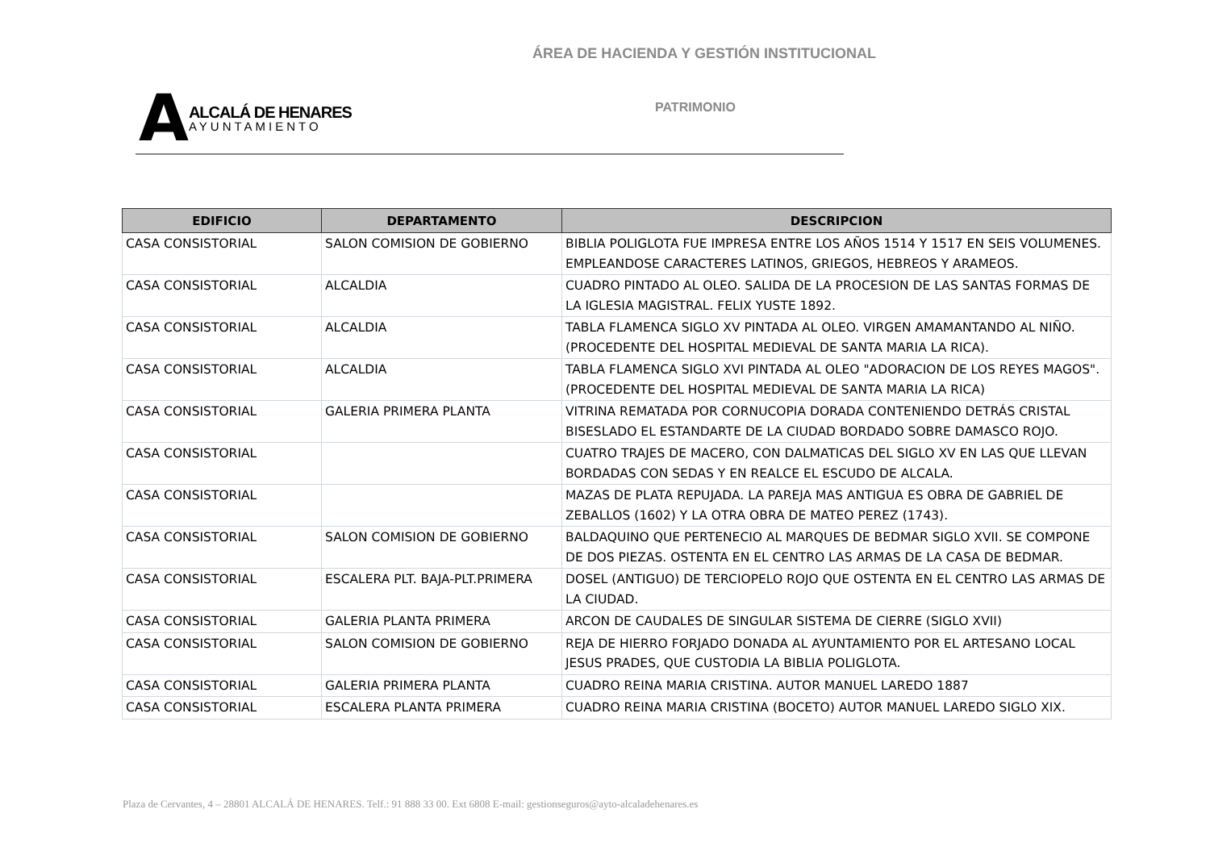ÁREA DE HACIENDA Y GESTIÓN INSTITUCIONAL
A
ALCALÁ DE HENARES
AYUNTAMIENTO
PATRIMONIO
| EDIFICIO | DEPARTAMENTO | DESCRIPCION |
| --- | --- | --- |
| CASA CONSISTORIAL | SALON COMISION DE GOBIERNO | BIBLIA POLIGLOTA FUE IMPRESA ENTRE LOS AÑOS 1514 Y 1517 EN SEIS VOLUMENES. EMPLEANDOSE CARACTERES LATINOS, GRIEGOS, HEBREOS Y ARAMEOS. |
| CASA CONSISTORIAL | ALCALDIA | CUADRO PINTADO AL OLEO. SALIDA DE LA PROCESION DE LAS SANTAS FORMAS DE LA IGLESIA MAGISTRAL. FELIX YUSTE 1892. |
| CASA CONSISTORIAL | ALCALDIA | TABLA FLAMENCA SIGLO XV PINTADA AL OLEO. VIRGEN AMAMANTANDO AL NIÑO.(PROCEDENTE DEL HOSPITAL MEDIEVAL DE SANTA MARIA LA RICA). |
| CASA CONSISTORIAL | ALCALDIA | TABLA FLAMENCA SIGLO XVI PINTADA AL OLEO "ADORACION DE LOS REYES MAGOS".(PROCEDENTE DEL HOSPITAL MEDIEVAL DE SANTA MARIA LA RICA) |
| CASA CONSISTORIAL | GALERIA PRIMERA PLANTA | VITRINA REMATADA POR CORNUCOPIA DORADA CONTENIENDO DETRÁS CRISTAL BISESLADO EL ESTANDARTE DE LA CIUDAD BORDADO SOBRE DAMASCO ROJO. |
| CASA CONSISTORIAL | | CUATRO TRAJES DE MACERO, CON DALMATICAS DEL SIGLO XV EN LAS QUE LLEVAN BORDADAS CON SEDAS Y EN REALCE EL ESCUDO DE ALCALA. |
| CASA CONSISTORIAL | | MAZAS DE PLATA REPUJADA. LA PAREJA MAS ANTIGUA ES OBRA DE GABRIEL DE ZEBALLOS (1602) Y LA OTRA OBRA DE MATEO PEREZ (1743). |
| CASA CONSISTORIAL | SALON COMISION DE GOBIERNO | BALDAQUINO QUE PERTENECIO AL MARQUES DE BEDMAR SIGLO XVII. SE COMPONE DE DOS PIEZAS. OSTENTA EN EL CENTRO LAS ARMAS DE LA CASA DE BEDMAR. |
| CASA CONSISTORIAL | ESCALERA PLT. BAJA-PLT.PRIMERA | DOSEL (ANTIGUO) DE TERCIOPELO ROJO QUE OSTENTA EN EL CENTRO LAS ARMAS DE LA CIUDAD. |
| CASA CONSISTORIAL | GALERIA PLANTA PRIMERA | ARCON DE CAUDALES DE SINGULAR SISTEMA DE CIERRE (SIGLO XVII) |
| CASA CONSISTORIAL | SALON COMISION DE GOBIERNO | REJA DE HIERRO FORJADO DONADA AL AYUNTAMIENTO POR EL ARTESANO LOCAL JESUS PRADES, QUE CUSTODIA LA BIBLIA POLIGLOTA. |
| CASA CONSISTORIAL | GALERIA PRIMERA PLANTA | CUADRO REINA MARIA CRISTINA. AUTOR MANUEL LAREDO 1887 |
| CASA CONSISTORIAL | ESCALERA PLANTA PRIMERA | CUADRO REINA MARIA CRISTINA (BOCETO) AUTOR MANUEL LAREDO SIGLO XIX. |
Plaza de Cervantes, 4 – 28801 ALCALÁ DE HENARES. Telf.: 91 888 33 00. Ext 6808 E-mail: gestionseguros@ayto-alcaladehenares.es